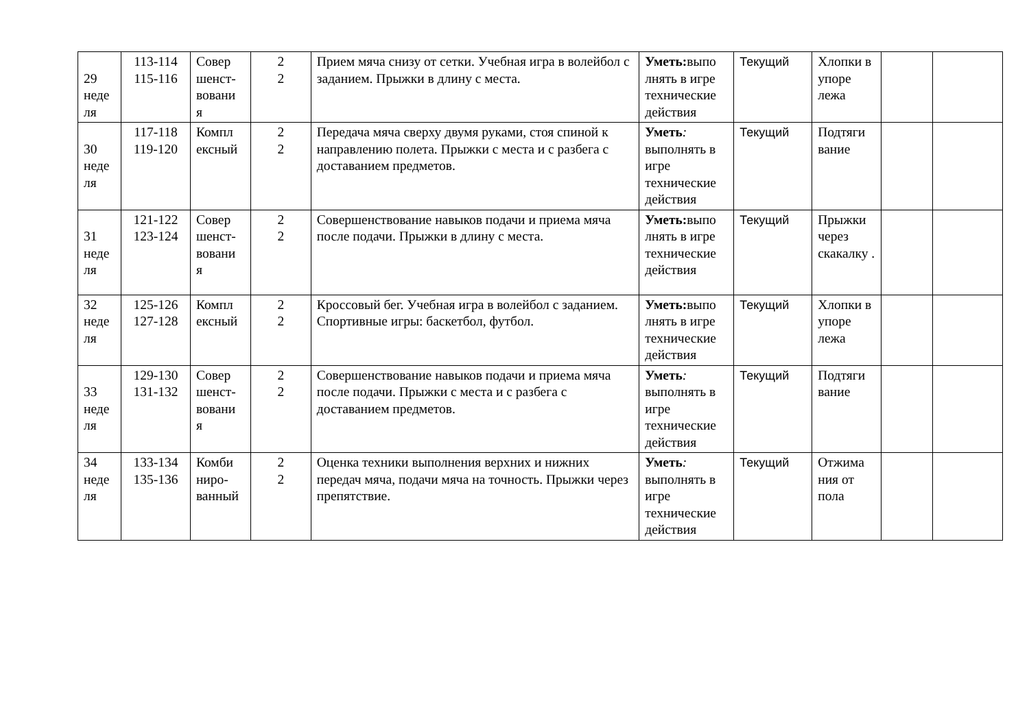| 29 неде ля | 113-114 115-116 | Совер шенст-вовани я | 2 2 | Прием мяча снизу от сетки. Учебная игра в волейбол с заданием. Прыжки в длину с места. | Уметь: выпо лнять в игре технические действия | Текущий | Хлопки в упоре лежа | | |
| 30 неде ля | 117-118 119-120 | Компл ексный | 2 2 | Передача мяча сверху двумя руками, стоя спиной к направлению полета. Прыжки с места и с разбега с доставанием предметов. | Уметь : выполнять в игре технические действия | Текущий | Подтяги вание | | |
| 31 неде ля | 121-122 123-124 | Совер шенст-вовани я | 2 2 | Совершенствование навыков подачи и приема мяча после подачи. Прыжки в длину с места. | Уметь: выпо лнять в игре технические действия | Текущий | Прыжки через скакалку . | | |
| 32 неде ля | 125-126 127-128 | Компл ексный | 2 2 | Кроссовый бег. Учебная игра в волейбол с заданием. Спортивные игры: баскетбол, футбол. | Уметь: выпо лнять в игре технические действия | Текущий | Хлопки в упоре лежа | | |
| 33 неде ля | 129-130 131-132 | Совер шенст-вовани я | 2 2 | Совершенствование навыков подачи и приема мяча после подачи. Прыжки с места и с разбега с доставанием предметов. | Уметь : выполнять в игре технические действия | Текущий | Подтяги вание | | |
| 34 неде ля | 133-134 135-136 | Комби ниро-ванный | 2 2 | Оценка техники выполнения верхних и нижних передач мяча, подачи мяча на точность. Прыжки через препятствие. | Уметь : выполнять в игре технические действия | Текущий | Отжима ния от пола | | |